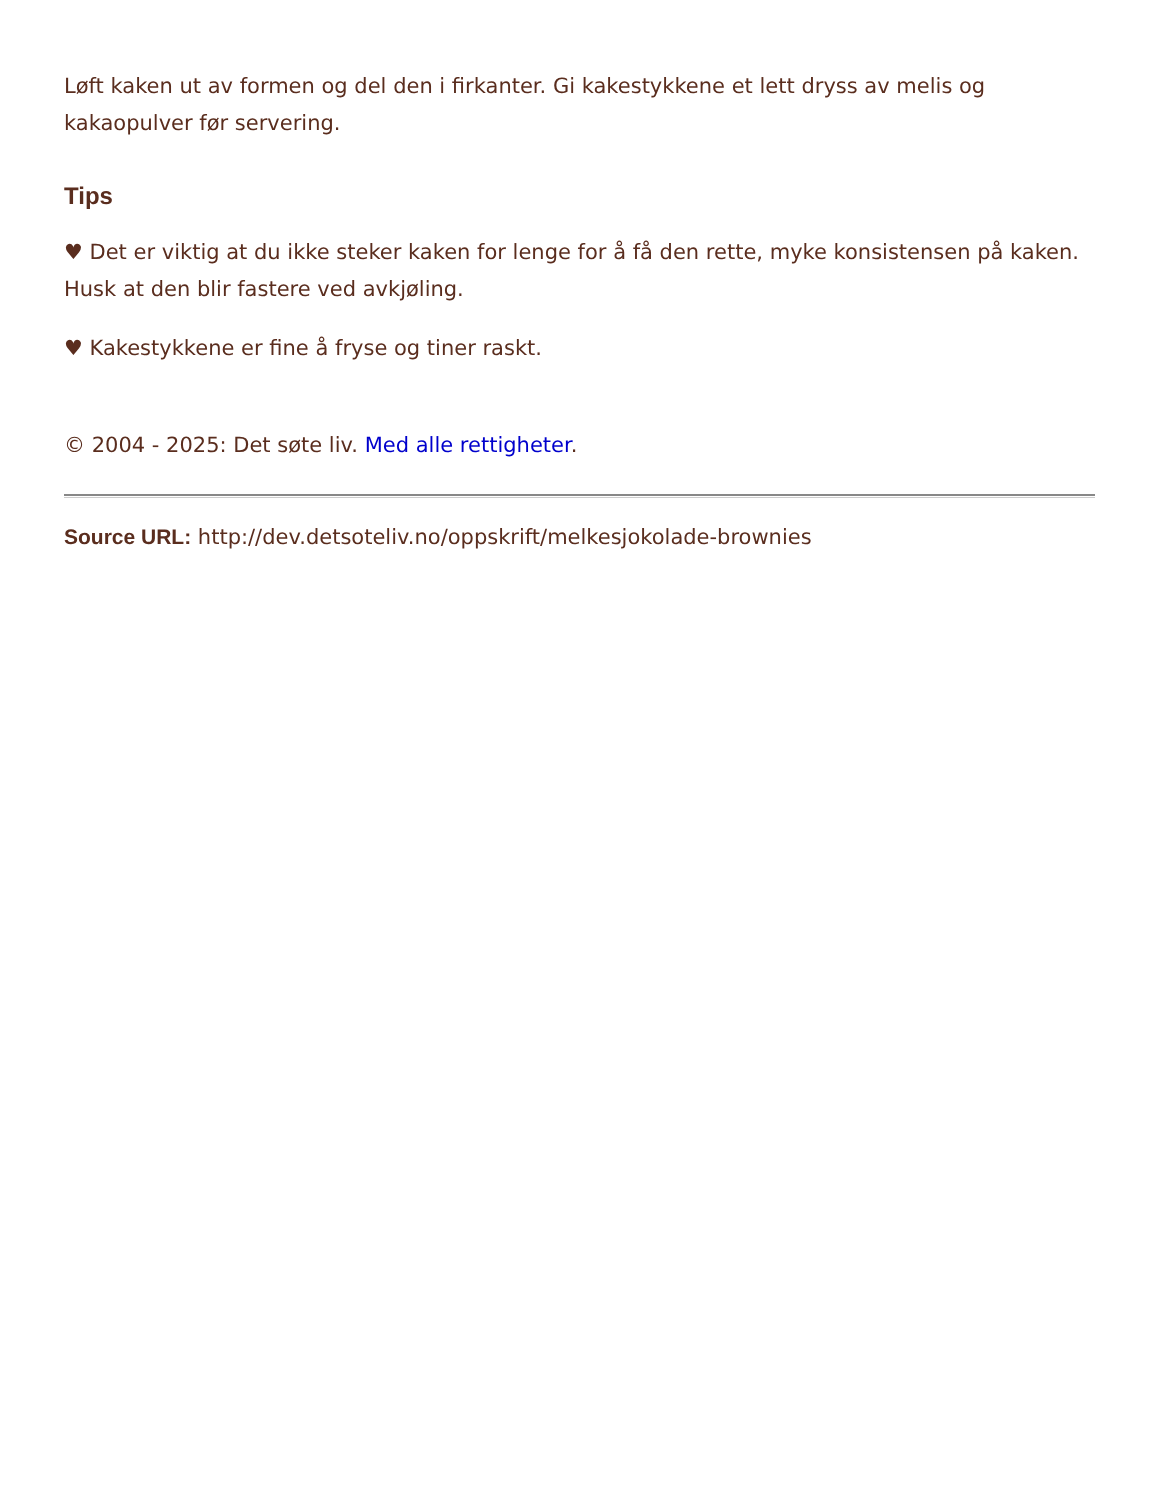Løft kaken ut av formen og del den i firkanter. Gi kakestykkene et lett dryss av melis og kakaopulver før servering.
Tips
♥ Det er viktig at du ikke steker kaken for lenge for å få den rette, myke konsistensen på kaken. Husk at den blir fastere ved avkjøling.
♥ Kakestykkene er fine å fryse og tiner raskt.
© 2004 - 2025: Det søte liv. Med alle rettigheter.
Source URL: http://dev.detsoteliv.no/oppskrift/melkesjokolade-brownies